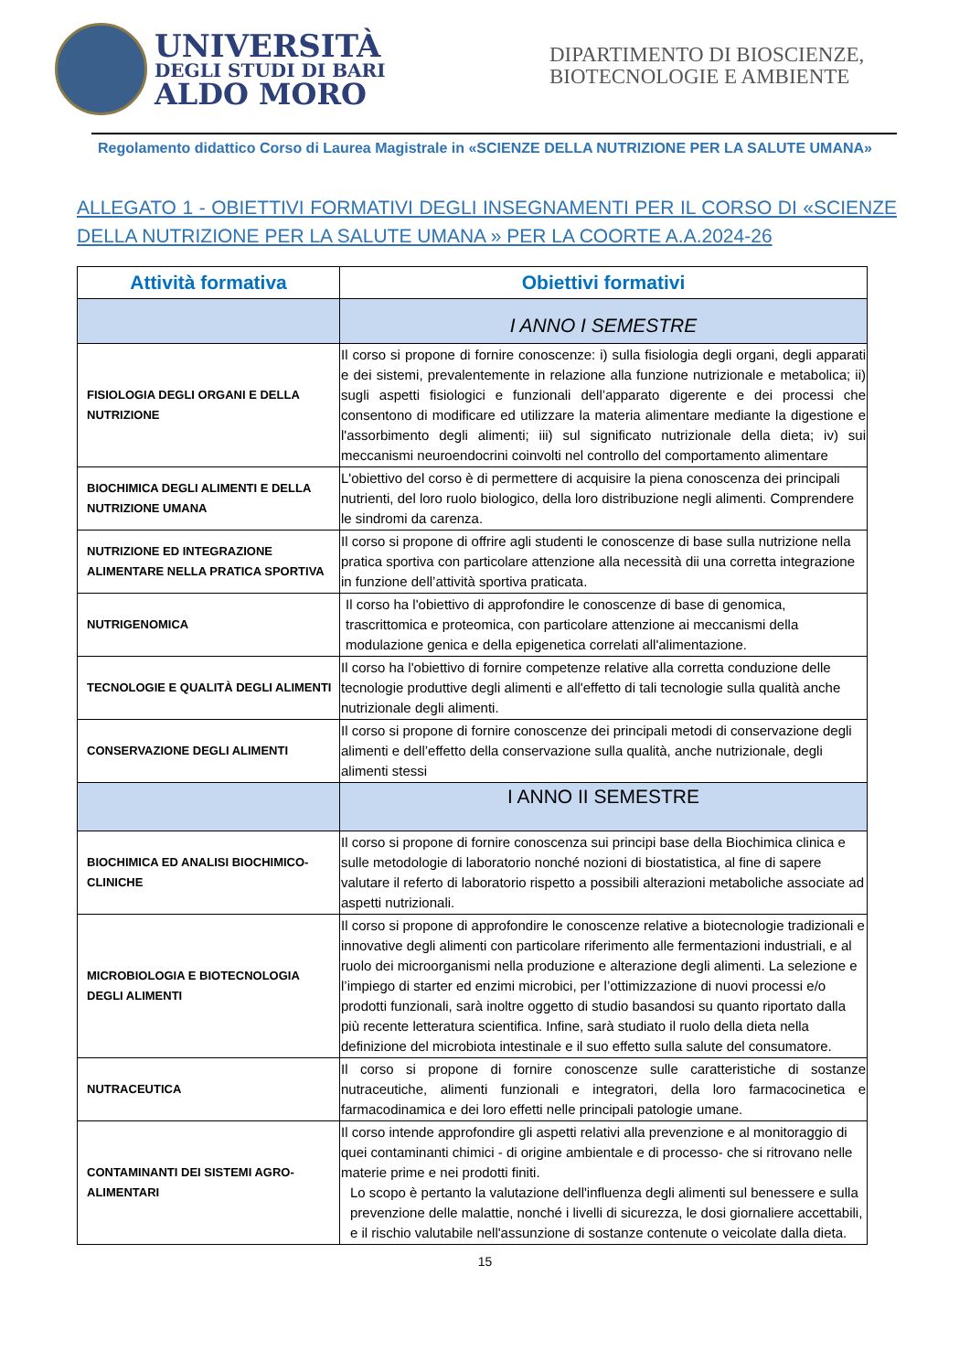UNIVERSITÀ
DEGLI STUDI DI BARI
ALDO MORO
DIPARTIMENTO DI BIOSCIENZE, BIOTECNOLOGIE E AMBIENTE
Regolamento didattico Corso di Laurea Magistrale in «SCIENZE DELLA NUTRIZIONE PER LA SALUTE UMANA»
ALLEGATO 1 - OBIETTIVI FORMATIVI DEGLI INSEGNAMENTI PER IL CORSO DI «SCIENZE DELLA NUTRIZIONE PER LA SALUTE UMANA » PER LA COORTE A.A.2024-26
| Attività formativa | Obiettivi formativi |
| --- | --- |
| | I ANNO I SEMESTRE |
| FISIOLOGIA DEGLI ORGANI E DELLA NUTRIZIONE | Il corso si propone di fornire conoscenze: i) sulla fisiologia degli organi, degli apparati e dei sistemi, prevalentemente in relazione alla funzione nutrizionale e metabolica; ii) sugli aspetti fisiologici e funzionali dell’apparato digerente e dei processi che consentono di modificare ed utilizzare la materia alimentare mediante la digestione e l'assorbimento degli alimenti; iii) sul significato nutrizionale della dieta; iv) sui meccanismi neuroendocrini coinvolti nel controllo del comportamento alimentare |
| BIOCHIMICA DEGLI ALIMENTI E DELLA NUTRIZIONE UMANA | L'obiettivo del corso è di permettere di acquisire la piena conoscenza dei principali nutrienti, del loro ruolo biologico, della loro distribuzione negli alimenti. Comprendere le sindromi da carenza. |
| NUTRIZIONE ED INTEGRAZIONE ALIMENTARE NELLA PRATICA SPORTIVA | Il corso si propone di offrire agli studenti le conoscenze di base sulla nutrizione nella pratica sportiva con particolare attenzione alla necessità dii una corretta integrazione in funzione dell’attività sportiva praticata. |
| NUTRIGENOMICA | Il corso ha l'obiettivo di approfondire le conoscenze di base di genomica, trascrittomica e proteomica, con particolare attenzione ai meccanismi della modulazione genica e della epigenetica correlati all'alimentazione. |
| TECNOLOGIE E QUALITÀ DEGLI ALIMENTI | Il corso ha l'obiettivo di fornire competenze relative alla corretta conduzione delle tecnologie produttive degli alimenti e all'effetto di tali tecnologie sulla qualità anche nutrizionale degli alimenti. |
| CONSERVAZIONE DEGLI ALIMENTI | Il corso si propone di fornire conoscenze dei principali metodi di conservazione degli alimenti e dell’effetto della conservazione sulla qualità, anche nutrizionale, degli alimenti stessi |
| | I ANNO II SEMESTRE |
| BIOCHIMICA ED ANALISI BIOCHIMICO-CLINICHE | Il corso si propone di fornire conoscenza sui principi base della Biochimica clinica e sulle metodologie di laboratorio nonché nozioni di biostatistica, al fine di sapere valutare il referto di laboratorio rispetto a possibili alterazioni metaboliche associate ad aspetti nutrizionali. |
| MICROBIOLOGIA E BIOTECNOLOGIA DEGLI ALIMENTI | Il corso si propone di approfondire le conoscenze relative a biotecnologie tradizionali e innovative degli alimenti con particolare riferimento alle fermentazioni industriali, e al ruolo dei microorganismi nella produzione e alterazione degli alimenti. La selezione e l’impiego di starter ed enzimi microbici, per l’ottimizzazione di nuovi processi e/o prodotti funzionali, sarà inoltre oggetto di studio basandosi su quanto riportato dalla più recente letteratura scientifica. Infine, sarà studiato il ruolo della dieta nella definizione del microbiota intestinale e il suo effetto sulla salute del consumatore. |
| NUTRACEUTICA | Il corso si propone di fornire conoscenze sulle caratteristiche di sostanze nutraceutiche, alimenti funzionali e integratori, della loro farmacocinetica e farmacodinamica e dei loro effetti nelle principali patologie umane. |
| CONTAMINANTI DEI SISTEMI AGRO-ALIMENTARI | Il corso intende approfondire gli aspetti relativi alla prevenzione e al monitoraggio di quei contaminanti chimici - di origine ambientale e di processo- che si ritrovano nelle materie prime e nei prodotti finiti. Lo scopo è pertanto la valutazione dell'influenza degli alimenti sul benessere e sulla prevenzione delle malattie, nonché i livelli di sicurezza, le dosi giornaliere accettabili, e il rischio valutabile nell'assunzione di sostanze contenute o veicolate dalla dieta. |
15